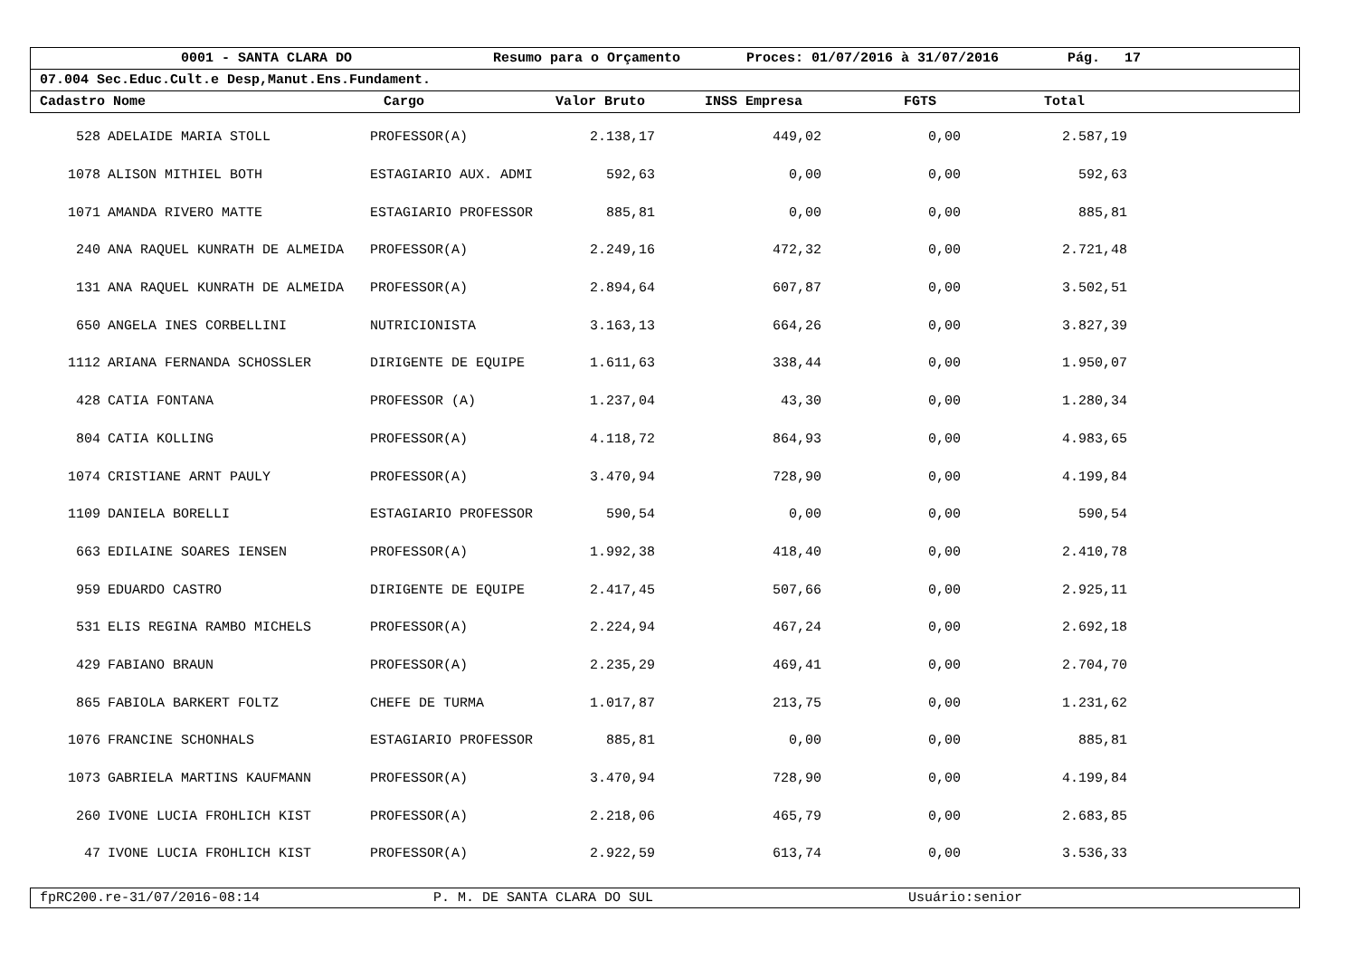0001 - SANTA CLARA DO Resumo para o Orçamento Proces: 01/07/2016 à 31/07/2016 Pág. 17
07.004 Sec.Educ.Cult.e Desp,Manut.Ens.Fundament.
Cadastro Nome Cargo Valor Bruto INSS Empresa FGTS Total
| 528 | ADELAIDE MARIA STOLL | PROFESSOR(A) | 2.138,17 | 449,02 | 0,00 | 2.587,19 | |
| 1078 | ALISON MITHIEL BOTH | ESTAGIARIO AUX. ADMI | 592,63 | 0,00 | 0,00 | 592,63 | |
| 1071 | AMANDA RIVERO MATTE | ESTAGIARIO PROFESSOR | 885,81 | 0,00 | 0,00 | 885,81 | |
| 240 | ANA RAQUEL KUNRATH DE ALMEIDA | PROFESSOR(A) | 2.249,16 | 472,32 | 0,00 | 2.721,48 | |
| 131 | ANA RAQUEL KUNRATH DE ALMEIDA | PROFESSOR(A) | 2.894,64 | 607,87 | 0,00 | 3.502,51 | |
| 650 | ANGELA INES CORBELLINI | NUTRICIONISTA | 3.163,13 | 664,26 | 0,00 | 3.827,39 | |
| 1112 | ARIANA FERNANDA SCHOSSLER | DIRIGENTE DE EQUIPE | 1.611,63 | 338,44 | 0,00 | 1.950,07 | |
| 428 | CATIA FONTANA | PROFESSOR (A) | 1.237,04 | 43,30 | 0,00 | 1.280,34 | |
| 804 | CATIA KOLLING | PROFESSOR(A) | 4.118,72 | 864,93 | 0,00 | 4.983,65 | |
| 1074 | CRISTIANE ARNT PAULY | PROFESSOR(A) | 3.470,94 | 728,90 | 0,00 | 4.199,84 | |
| 1109 | DANIELA BORELLI | ESTAGIARIO PROFESSOR | 590,54 | 0,00 | 0,00 | 590,54 | |
| 663 | EDILAINE SOARES IENSEN | PROFESSOR(A) | 1.992,38 | 418,40 | 0,00 | 2.410,78 | |
| 959 | EDUARDO CASTRO | DIRIGENTE DE EQUIPE | 2.417,45 | 507,66 | 0,00 | 2.925,11 | |
| 531 | ELIS REGINA RAMBO MICHELS | PROFESSOR(A) | 2.224,94 | 467,24 | 0,00 | 2.692,18 | |
| 429 | FABIANO BRAUN | PROFESSOR(A) | 2.235,29 | 469,41 | 0,00 | 2.704,70 | |
| 865 | FABIOLA BARKERT FOLTZ | CHEFE DE TURMA | 1.017,87 | 213,75 | 0,00 | 1.231,62 | |
| 1076 | FRANCINE SCHONHALS | ESTAGIARIO PROFESSOR | 885,81 | 0,00 | 0,00 | 885,81 | |
| 1073 | GABRIELA MARTINS KAUFMANN | PROFESSOR(A) | 3.470,94 | 728,90 | 0,00 | 4.199,84 | |
| 260 | IVONE LUCIA FROHLICH KIST | PROFESSOR(A) | 2.218,06 | 465,79 | 0,00 | 2.683,85 | |
| 47 | IVONE LUCIA FROHLICH KIST | PROFESSOR(A) | 2.922,59 | 613,74 | 0,00 | 3.536,33 | |
fpRC200.re-31/07/2016-08:14 P. M. DE SANTA CLARA DO SUL Usuário:senior